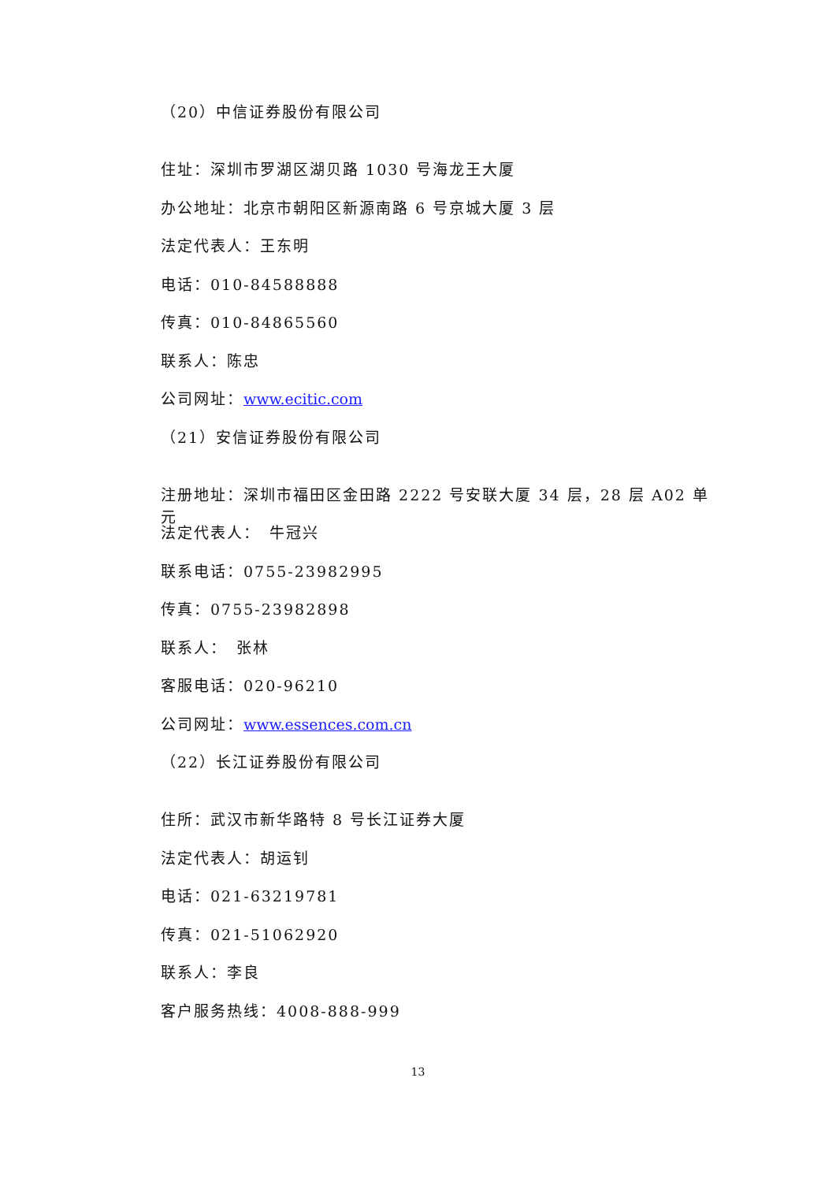（20）中信证券股份有限公司
住址：深圳市罗湖区湖贝路 1030 号海龙王大厦
办公地址：北京市朝阳区新源南路 6 号京城大厦 3 层
法定代表人：王东明
电话：010-84588888
传真：010-84865560
联系人：陈忠
公司网址：www.ecitic.com
（21）安信证券股份有限公司
注册地址：深圳市福田区金田路 2222 号安联大厦 34 层，28 层 A02 单元
法定代表人：　牛冠兴
联系电话：0755-23982995
传真：0755-23982898
联系人：　张林
客服电话：020-96210
公司网址：www.essences.com.cn
（22）长江证券股份有限公司
住所：武汉市新华路特 8 号长江证券大厦
法定代表人：胡运钊
电话：021-63219781
传真：021-51062920
联系人：李良
客户服务热线：4008-888-999
13